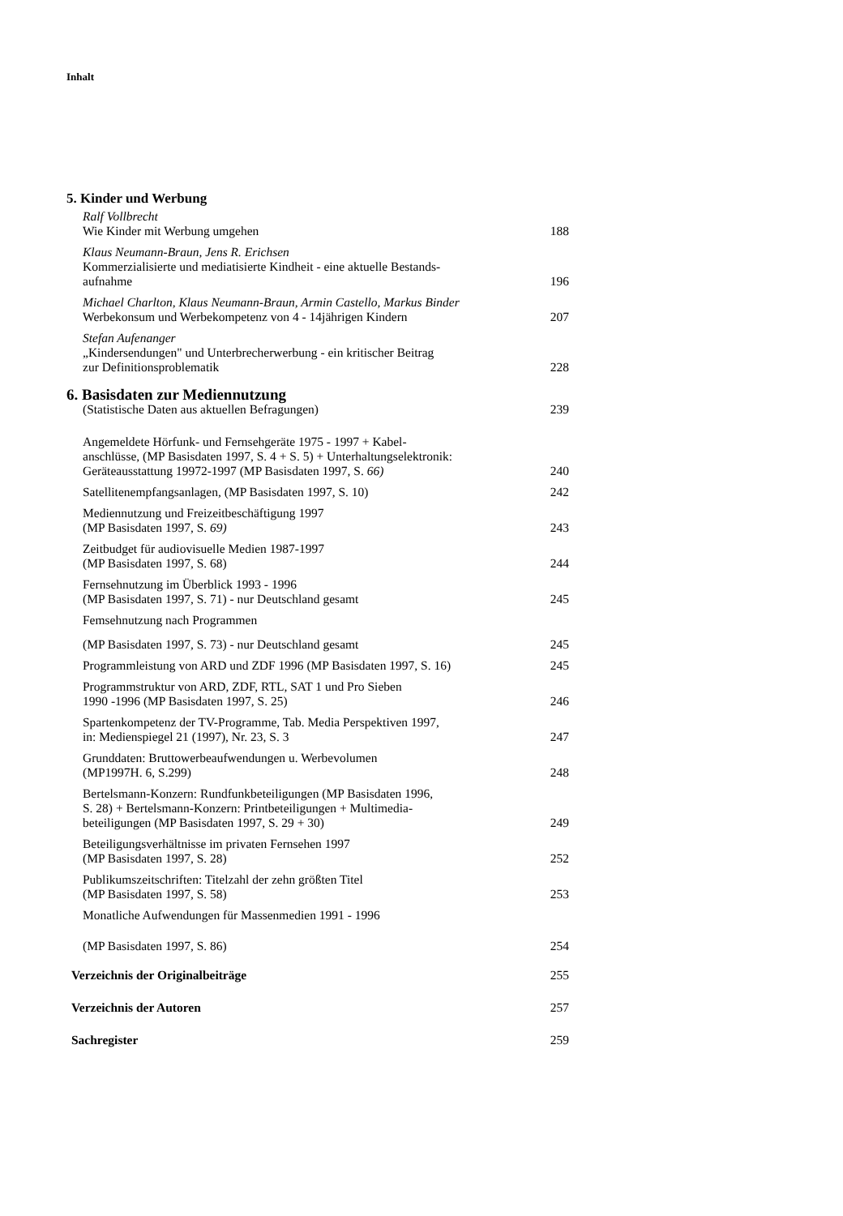Inhalt
5. Kinder und Werbung
Ralf Vollbrecht
Wie Kinder mit Werbung umgehen
188
Klaus Neumann-Braun, Jens R. Erichsen
Kommerzialisierte und mediatisierte Kindheit - eine aktuelle Bestands-
aufnahme
196
Michael Charlton, Klaus Neumann-Braun, Armin Castello, Markus Binder
Werbekonsum und Werbekompetenz von 4 - 14jährigen Kindern
207
Stefan Aufenanger
„Kindersendungen" und Unterbrecherwerbung - ein kritischer Beitrag
zur Definitionsproblematik
228
6. Basisdaten zur Mediennutzung
(Statistische Daten aus aktuellen Befragungen) 239
Angemeldete Hörfunk- und Fernsehgeräte 1975 - 1997 + Kabel-
anschlüsse, (MP Basisdaten 1997, S. 4 + S. 5) + Unterhaltungselektronik:
Geräteausstattung 19972-1997 (MP Basisdaten 1997, S. 66)
240
Satellitenempfangsanlagen, (MP Basisdaten 1997, S. 10) 242
Mediennutzung und Freizeitbeschäftigung 1997
(MP Basisdaten 1997, S. 69)
243
Zeitbudget für audiovisuelle Medien 1987-1997
(MP Basisdaten 1997, S. 68)
244
Fernsehnutzung im Überblick 1993 - 1996
(MP Basisdaten 1997, S. 71) - nur Deutschland gesamt
245
Femsehnutzung nach Programmen
(MP Basisdaten 1997, S. 73) - nur Deutschland gesamt
245
Programmleistung von ARD und ZDF 1996 (MP Basisdaten 1997, S. 16)
245
Programmstruktur von ARD, ZDF, RTL, SAT 1 und Pro Sieben
1990 -1996 (MP Basisdaten 1997, S. 25)
246
Spartenkompetenz der TV-Programme, Tab. Media Perspektiven 1997,
in: Medienspiegel 21 (1997), Nr. 23, S. 3
247
Grunddaten: Bruttowerbeaufwendungen u. Werbevolumen
(MP1997H. 6, S.299)
248
Bertelsmann-Konzern: Rundfunkbeteiligungen (MP Basisdaten 1996,
S. 28) + Bertelsmann-Konzern: Printbeteiligungen + Multimedia-
beteiligungen (MP Basisdaten 1997, S. 29 + 30)
249
Beteiligungsverhältnisse im privaten Fernsehen 1997
(MP Basisdaten 1997, S. 28)
252
Publikumszeitschriften: Titelzahl der zehn größten Titel
(MP Basisdaten 1997, S. 58)
253
Monatliche Aufwendungen für Massenmedien 1991 - 1996
(MP Basisdaten 1997, S. 86)
254
Verzeichnis der Originalbeiträge 255
Verzeichnis der Autoren 257
Sachregister 259